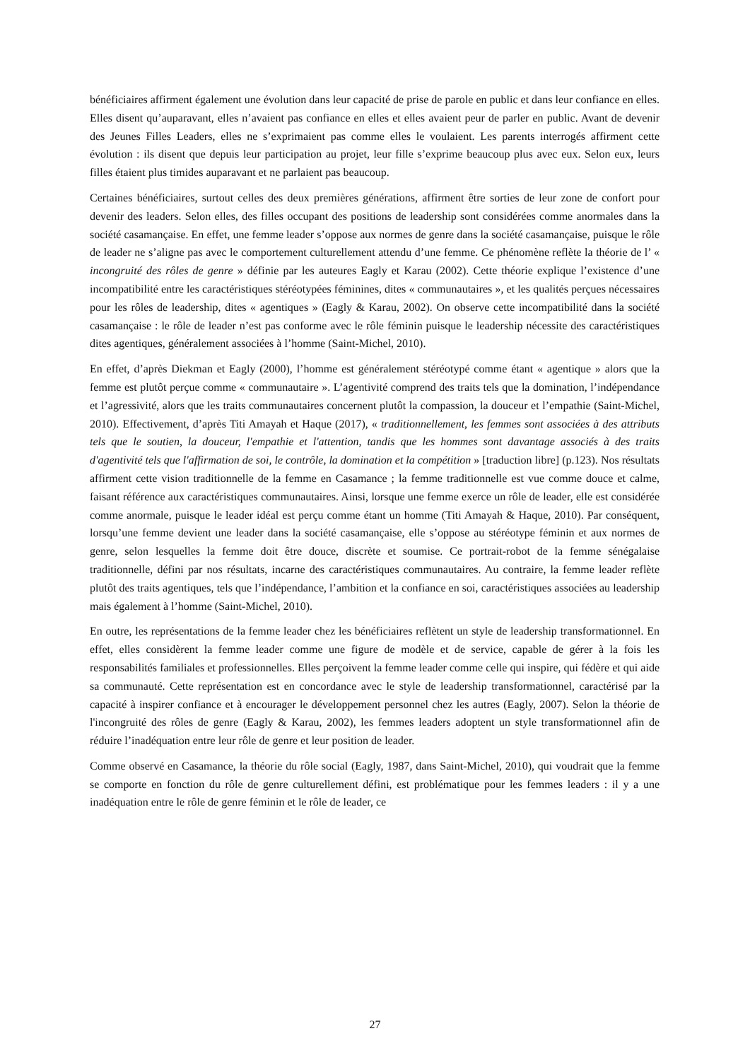bénéficiaires affirment également une évolution dans leur capacité de prise de parole en public et dans leur confiance en elles. Elles disent qu’auparavant, elles n’avaient pas confiance en elles et elles avaient peur de parler en public. Avant de devenir des Jeunes Filles Leaders, elles ne s’exprimaient pas comme elles le voulaient. Les parents interrogés affirment cette évolution : ils disent que depuis leur participation au projet, leur fille s’exprime beaucoup plus avec eux. Selon eux, leurs filles étaient plus timides auparavant et ne parlaient pas beaucoup.
Certaines bénéficiaires, surtout celles des deux premières générations, affirment être sorties de leur zone de confort pour devenir des leaders. Selon elles, des filles occupant des positions de leadership sont considérées comme anormales dans la société casamançaise. En effet, une femme leader s’oppose aux normes de genre dans la société casamançaise, puisque le rôle de leader ne s’aligne pas avec le comportement culturellement attendu d’une femme. Ce phénomène reflète la théorie de l’ « incongruité des rôles de genre » définie par les auteures Eagly et Karau (2002). Cette théorie explique l’existence d’une incompatibilité entre les caractéristiques stéréotypées féminines, dites « communautaires », et les qualités perçues nécessaires pour les rôles de leadership, dites « agentiques » (Eagly & Karau, 2002). On observe cette incompatibilité dans la société casamançaise : le rôle de leader n’est pas conforme avec le rôle féminin puisque le leadership nécessite des caractéristiques dites agentiques, généralement associées à l’homme (Saint-Michel, 2010).
En effet, d’après Diekman et Eagly (2000), l’homme est généralement stéréotypé comme étant « agentique » alors que la femme est plutôt perçue comme « communautaire ». L’agentivité comprend des traits tels que la domination, l’indépendance et l’agressivité, alors que les traits communautaires concernent plutôt la compassion, la douceur et l’empathie (Saint-Michel, 2010). Effectivement, d’après Titi Amayah et Haque (2017), « traditionnellement, les femmes sont associées à des attributs tels que le soutien, la douceur, l'empathie et l'attention, tandis que les hommes sont davantage associés à des traits d'agentivité tels que l'affirmation de soi, le contrôle, la domination et la compétition » [traduction libre] (p.123). Nos résultats affirment cette vision traditionnelle de la femme en Casamance ; la femme traditionnelle est vue comme douce et calme, faisant référence aux caractéristiques communautaires. Ainsi, lorsque une femme exerce un rôle de leader, elle est considérée comme anormale, puisque le leader idéal est perçu comme étant un homme (Titi Amayah & Haque, 2010). Par conséquent, lorsqu’une femme devient une leader dans la société casamançaise, elle s’oppose au stéréotype féminin et aux normes de genre, selon lesquelles la femme doit être douce, discrète et soumise. Ce portrait-robot de la femme sénégalaise traditionnelle, défini par nos résultats, incarne des caractéristiques communautaires. Au contraire, la femme leader reflète plutôt des traits agentiques, tels que l’indépendance, l’ambition et la confiance en soi, caractéristiques associées au leadership mais également à l’homme (Saint-Michel, 2010).
En outre, les représentations de la femme leader chez les bénéficiaires reflètent un style de leadership transformationnel. En effet, elles considèrent la femme leader comme une figure de modèle et de service, capable de gérer à la fois les responsabilités familiales et professionnelles. Elles perçoivent la femme leader comme celle qui inspire, qui fédère et qui aide sa communauté. Cette représentation est en concordance avec le style de leadership transformationnel, caractérisé par la capacité à inspirer confiance et à encourager le développement personnel chez les autres (Eagly, 2007). Selon la théorie de l'incongruité des rôles de genre (Eagly & Karau, 2002), les femmes leaders adoptent un style transformationnel afin de réduire l’inadéquation entre leur rôle de genre et leur position de leader.
Comme observé en Casamance, la théorie du rôle social (Eagly, 1987, dans Saint-Michel, 2010), qui voudrait que la femme se comporte en fonction du rôle de genre culturellement défini, est problématique pour les femmes leaders : il y a une inadéquation entre le rôle de genre féminin et le rôle de leader, ce
27